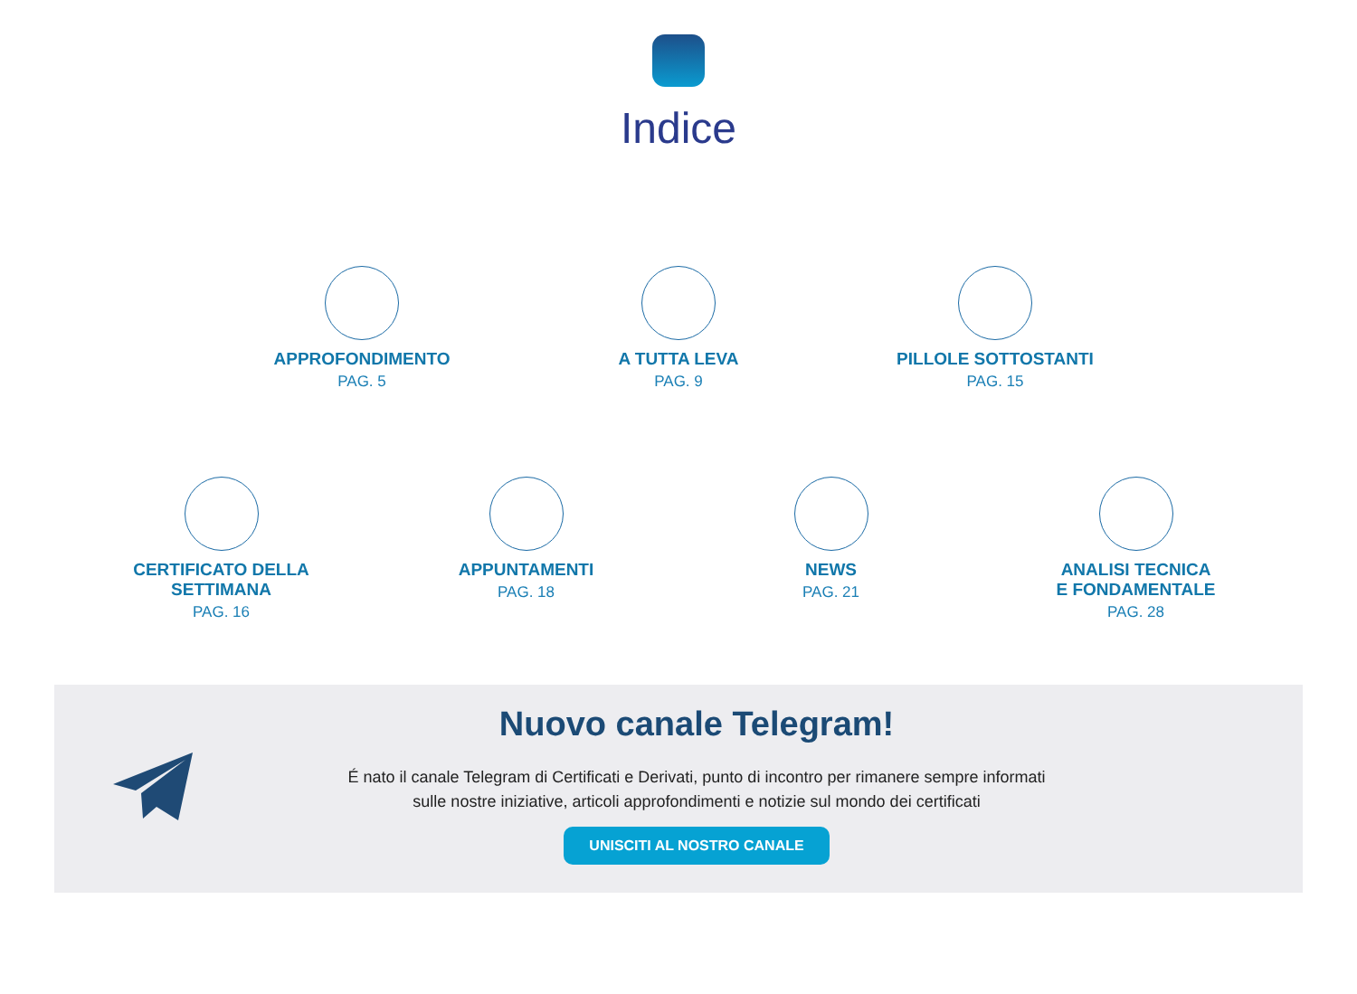Indice
APPROFONDIMENTO
PAG. 5
A TUTTA LEVA
PAG. 9
PILLOLE SOTTOSTANTI
PAG. 15
CERTIFICATO DELLA
SETTIMANA
PAG. 16
APPUNTAMENTI
PAG. 18
NEWS
PAG. 21
ANALISI TECNICA
E FONDAMENTALE
PAG. 28
Nuovo canale Telegram!
É nato il canale Telegram di Certificati e Derivati, punto di incontro per rimanere sempre informati
sulle nostre iniziative, articoli approfondimenti e notizie sul mondo dei certificati
UNISCITI AL NOSTRO CANALE